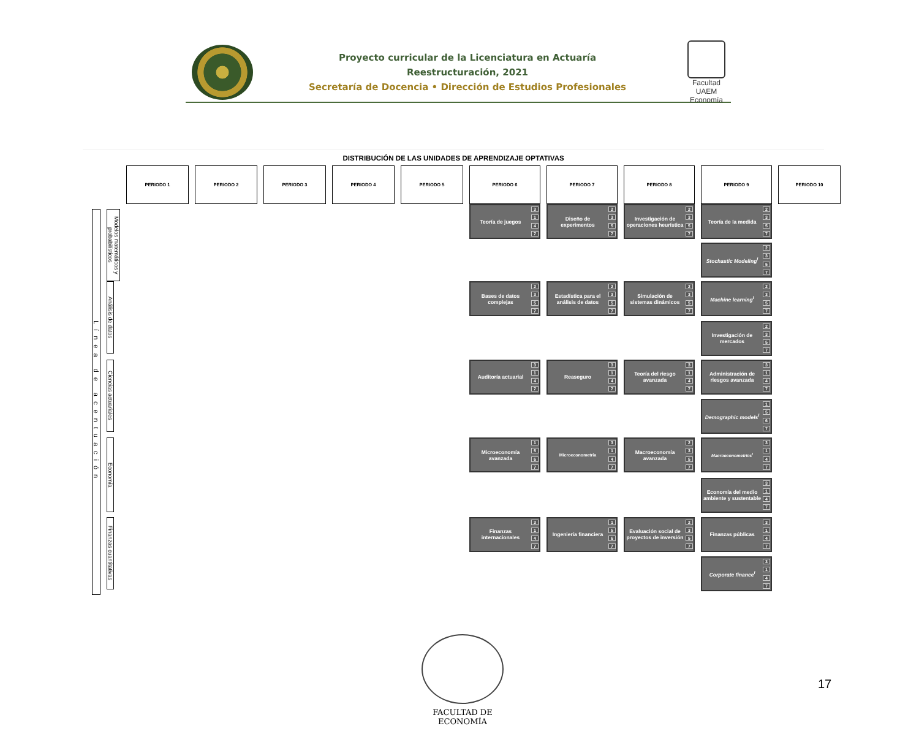Proyecto curricular de la Licenciatura en Actuaría
Reestructuración, 2021
Secretaría de Docencia • Dirección de Estudios Profesionales
Facultad UAEM Economía
DISTRIBUCIÓN DE LAS UNIDADES DE APRENDIZAJE OPTATIVAS
| | | PERIODO 1 | | PERIODO 2 | | PERIODO 3 | | PERIODO 4 | | PERIODO 5 | | PERIODO 6 | | PERIODO 7 | | PERIODO 8 | | PERIODO 9 | | PERIODO 10 |
| Línea de acentuación | Modelos matemáticos y probabilísticos | | | | | | | | | | | Teoría de juegos 3 1 4 7 | | Diseño de experimentos 2 3 5 7 | | Investigación de operaciones heurística 2 3 5 7 | | Teoría de la medida 2 3 5 7 | | |
| | | | | | | | | | | | | | | | | | | Stochastic Modeling<sup>I</sup> 2 3 5 7 | | |
| | Análisis de datos | | | | | | | | | | | Bases de datos complejas 2 3 5 7 | | Estadística para el análisis de datos 2 3 5 7 | | Simulación de sistemas dinámicos 2 3 5 7 | | Machine learning<sup>I</sup> 2 3 5 7 | | |
| | | | | | | | | | | | | | | | | | | Investigación de mercados 2 3 5 7 | | |
| | Ciencias actuariales | | | | | | | | | | | Auditoría actuarial 3 1 4 7 | | Reaseguro 3 1 4 7 | | Teoría del riesgo avanzada 3 1 4 7 | | Administración de riesgos avanzada 3 1 4 7 | | |
| | | | | | | | | | | | | | | | | | | Demographic models<sup>I</sup> 1 5 6 7 | | |
| | Economía | | | | | | | | | | | Microeconomía avanzada 1 5 6 7 | | Microeconometría 3 1 4 7 | | Macroeconomía avanzada 2 3 5 7 | | Macroeconometrics<sup>I</sup> 3 1 4 7 | | |
| | | | | | | | | | | | | | | | | | | Economía del medio ambiente y sustentable 3 1 4 7 | | |
| | Finanzas cuantitativas | | | | | | | | | | | Finanzas internacionales 3 1 4 7 | | Ingeniería financiera 1 5 6 7 | | Evaluación social de proyectos de inversión 2 3 5 7 | | Finanzas públicas 3 1 4 7 | | |
| | | | | | | | | | | | | | | | | | | Corporate finance<sup>I</sup> 3 1 4 7 | | |
FACULTAD DE ECONOMÍA
17